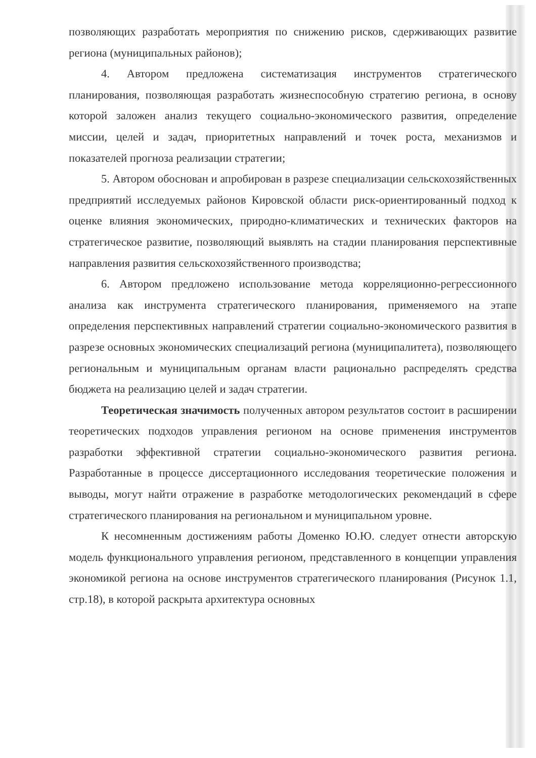позволяющих разработать мероприятия по снижению рисков, сдерживающих развитие региона (муниципальных районов);
4. Автором предложена систематизация инструментов стратегического планирования, позволяющая разработать жизнеспособную стратегию региона, в основу которой заложен анализ текущего социально-экономического развития, определение миссии, целей и задач, приоритетных направлений и точек роста, механизмов и показателей прогноза реализации стратегии;
5. Автором обоснован и апробирован в разрезе специализации сельскохозяйственных предприятий исследуемых районов Кировской области риск-ориентированный подход к оценке влияния экономических, природно-климатических и технических факторов на стратегическое развитие, позволяющий выявлять на стадии планирования перспективные направления развития сельскохозяйственного производства;
6. Автором предложено использование метода корреляционно-регрессионного анализа как инструмента стратегического планирования, применяемого на этапе определения перспективных направлений стратегии социально-экономического развития в разрезе основных экономических специализаций региона (муниципалитета), позволяющего региональным и муниципальным органам власти рационально распределять средства бюджета на реализацию целей и задач стратегии.
Теоретическая значимость полученных автором результатов состоит в расширении теоретических подходов управления регионом на основе применения инструментов разработки эффективной стратегии социально-экономического развития региона. Разработанные в процессе диссертационного исследования теоретические положения и выводы, могут найти отражение в разработке методологических рекомендаций в сфере стратегического планирования на региональном и муниципальном уровне.
К несомненным достижениям работы Доменко Ю.Ю. следует отнести авторскую модель функционального управления регионом, представленного в концепции управления экономикой региона на основе инструментов стратегического планирования (Рисунок 1.1, стр.18), в которой раскрыта архитектура основных